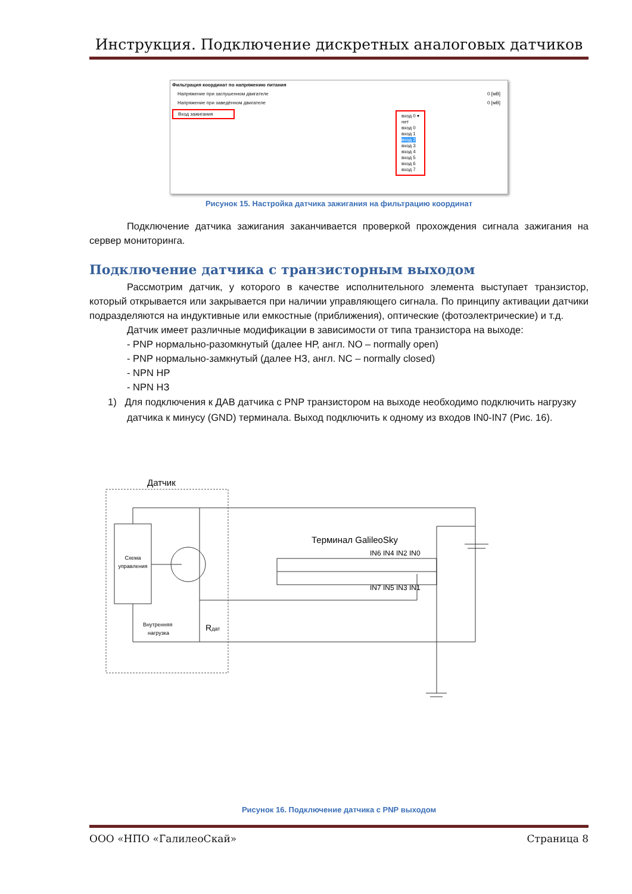Инструкция. Подключение дискретных аналоговых датчиков
Фильтрация координат по напряжению питания
Напряжение при заглушенном двигателе 0 [мВ]
Напряжение при заведённом двигателе 0 [мВ]
Вход зажигания
вход 0 ▾
нет
вход 0
вход 1
вход 2
вход 3
вход 4
вход 5
вход 6
вход 7
Рисунок 15. Настройка датчика зажигания на фильтрацию координат
Подключение датчика зажигания заканчивается проверкой прохождения сигнала зажигания на сервер мониторинга.
Подключение датчика с транзисторным выходом
Рассмотрим датчик, у которого в качестве исполнительного элемента выступает транзистор, который открывается или закрывается при наличии управляющего сигнала. По принципу активации датчики подразделяются на индуктивные или емкостные (приближения), оптические (фотоэлектрические) и т.д.
Датчик имеет различные модификации в зависимости от типа транзистора на выходе:
- PNP нормально-разомкнутый (далее НР, англ. NO – normally open)
- PNP нормально-замкнутый (далее НЗ, англ. NC – normally closed)
- NPN НР
- NPN НЗ
1) Для подключения к ДАВ датчика с PNP транзистором на выходе необходимо подключить нагрузку датчика к минусу (GND) терминала. Выход подключить к одному из входов IN0-IN7 (Рис. 16).
Датчик
Схема
управления
Внутренняя
нагрузка
Rдат
Терминал GalileoSky
IN6 IN4 IN2 IN0
IN7 IN5 IN3 IN1
Рисунок 16. Подключение датчика с PNP выходом
ООО «НПО «ГалилеоСкай» Страница 8